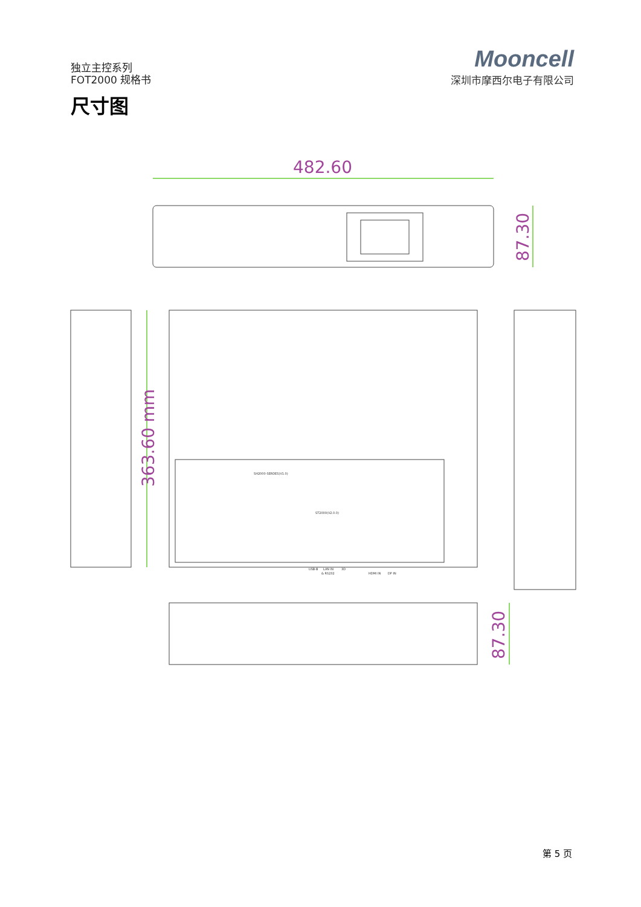独立主控系列
FOT2000 规格书
Mooncell
深圳市摩西尔电子有限公司
尺寸图
482.60
87.30
363.60 mm
87.30
SH2000-SERDES(V1.0)
ST2000(V2.0.0)
USB-B
LAN IN
& RS232
3D
HDMI IN
DP IN
第 5 页